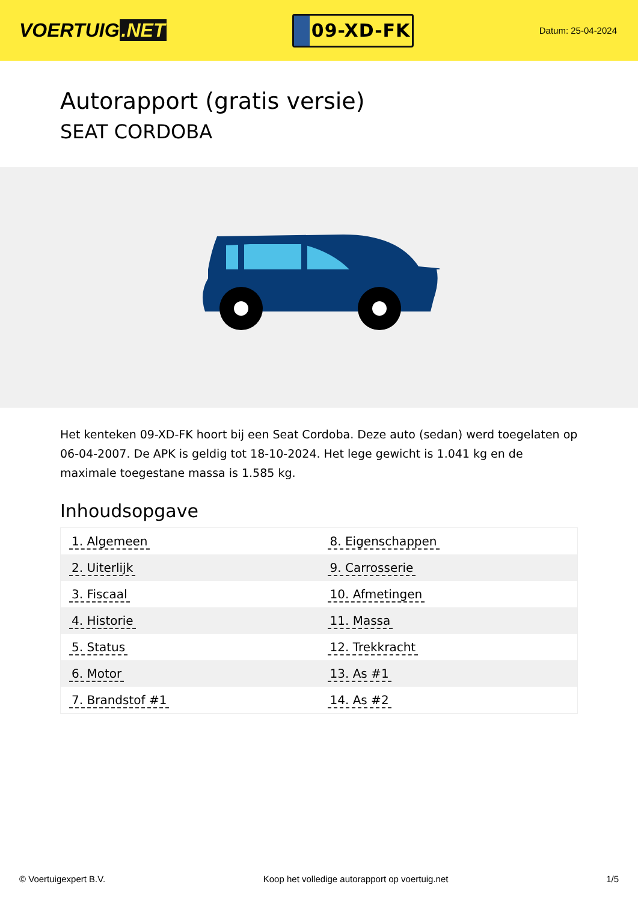VOERTUIG.NET
09-XD-FK
Datum: 25-04-2024
Autorapport (gratis versie)
SEAT CORDOBA
Het kenteken 09-XD-FK hoort bij een Seat Cordoba. Deze auto (sedan) werd toegelaten op 06-04-2007. De APK is geldig tot 18-10-2024. Het lege gewicht is 1.041 kg en de maximale toegestane massa is 1.585 kg.
Inhoudsopgave
| 1. Algemeen | 8. Eigenschappen |
| 2. Uiterlijk | 9. Carrosserie |
| 3. Fiscaal | 10. Afmetingen |
| 4. Historie | 11. Massa |
| 5. Status | 12. Trekkracht |
| 6. Motor | 13. As #1 |
| 7. Brandstof #1 | 14. As #2 |
© Voertuigexpert B.V. Koop het volledige autorapport op voertuig.net 1/5